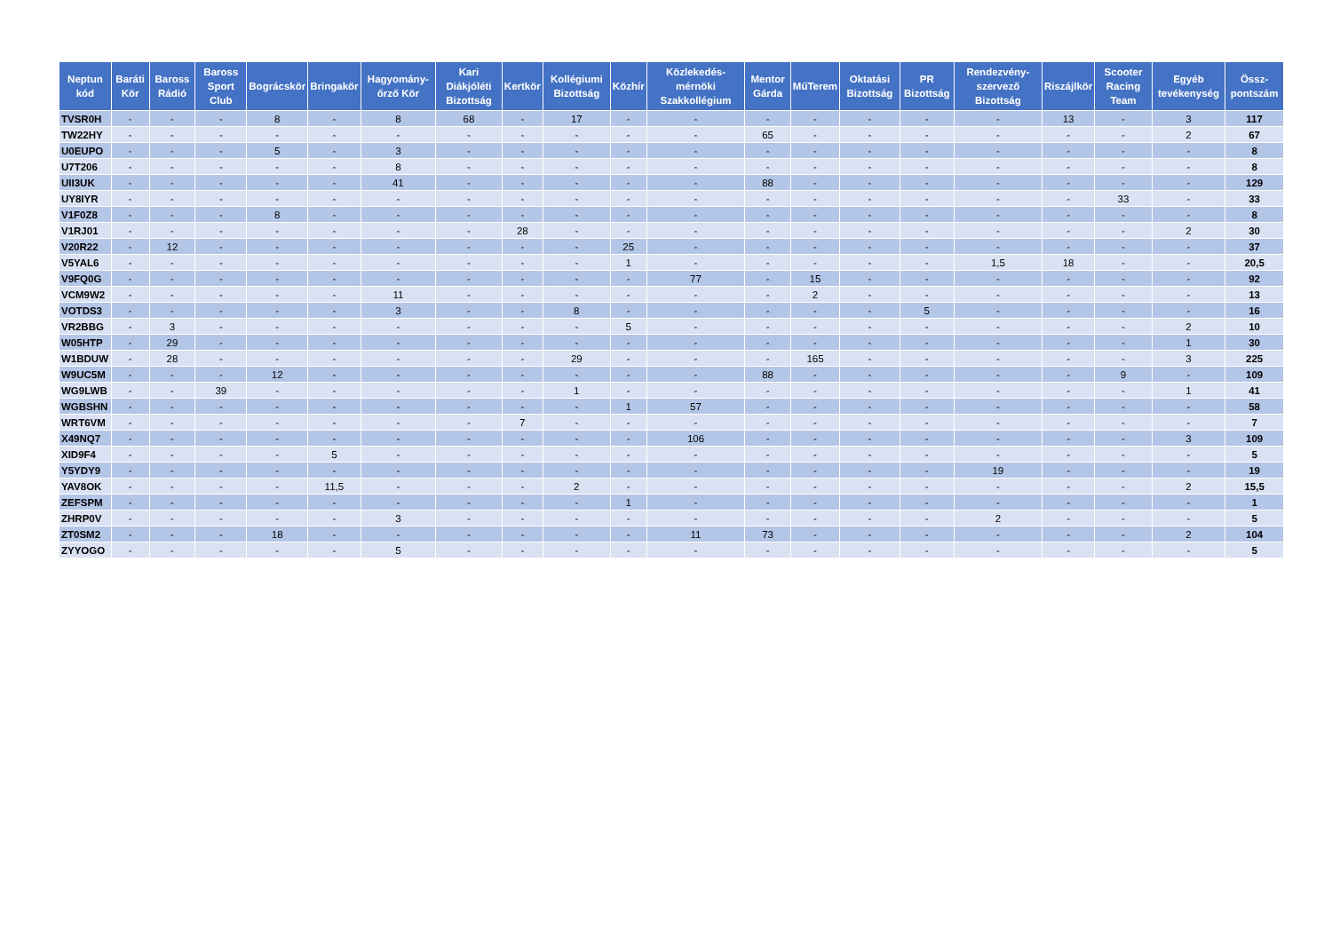| Neptun kód | Baráti Kör | Baross Rádió | Baross Sport Club | Bográcskör | Bringakör | Hagyomány-őrző Kör | Kari Diákjóléti Bizottság | Kertkör | Kollégiumi Bizottság | Közhír | Közlekedés-mérnöki Szakkollégium | Mentor Gárda | MűTerem | Oktatási Bizottság | PR Bizottság | Rendezvény-szervező Bizottság | Riszájlkör | Scooter Racing Team | Egyéb tevékenység | Össz-pontszám |
| --- | --- | --- | --- | --- | --- | --- | --- | --- | --- | --- | --- | --- | --- | --- | --- | --- | --- | --- | --- | --- |
| TVSR0H | - | - | - | 8 | - | 8 | 68 | - | 17 | - | - | - | - | - | - | - | 13 | - | 3 | 117 |
| TW22HY | - | - | - | - | - | - | - | - | - | - | - | 65 | - | - | - | - | - | - | 2 | 67 |
| U0EUPO | - | - | - | 5 | - | 3 | - | - | - | - | - | - | - | - | - | - | - | - | - | 8 |
| U7T206 | - | - | - | - | - | 8 | - | - | - | - | - | - | - | - | - | - | - | - | - | 8 |
| UII3UK | - | - | - | - | - | 41 | - | - | - | - | - | 88 | - | - | - | - | - | - | - | 129 |
| UY8IYR | - | - | - | - | - | - | - | - | - | - | - | - | - | - | - | - | - | 33 | - | 33 |
| V1F0Z8 | - | - | - | 8 | - | - | - | - | - | - | - | - | - | - | - | - | - | - | - | 8 |
| V1RJ01 | - | - | - | - | - | - | - | 28 | - | - | - | - | - | - | - | - | - | - | 2 | 30 |
| V20R22 | - | 12 | - | - | - | - | - | - | - | 25 | - | - | - | - | - | - | - | - | - | 37 |
| V5YAL6 | - | - | - | - | - | - | - | - | - | 1 | - | - | - | - | - | 1,5 | 18 | - | - | 20,5 |
| V9FQ0G | - | - | - | - | - | - | - | - | - | - | 77 | - | 15 | - | - | - | - | - | - | 92 |
| VCM9W2 | - | - | - | - | - | 11 | - | - | - | - | - | - | 2 | - | - | - | - | - | - | 13 |
| VOTDS3 | - | - | - | - | - | 3 | - | - | 8 | - | - | - | - | - | 5 | - | - | - | - | 16 |
| VR2BBG | - | 3 | - | - | - | - | - | - | - | 5 | - | - | - | - | - | - | - | - | 2 | 10 |
| W05HTP | - | 29 | - | - | - | - | - | - | - | - | - | - | - | - | - | - | - | - | 1 | 30 |
| W1BDUW | - | 28 | - | - | - | - | - | - | 29 | - | - | - | 165 | - | - | - | - | - | 3 | 225 |
| W9UC5M | - | - | - | 12 | - | - | - | - | - | - | - | 88 | - | - | - | - | - | 9 | - | 109 |
| WG9LWB | - | - | 39 | - | - | - | - | - | 1 | - | - | - | - | - | - | - | - | - | 1 | 41 |
| WGBSHN | - | - | - | - | - | - | - | - | - | 1 | 57 | - | - | - | - | - | - | - | - | 58 |
| WRT6VM | - | - | - | - | - | - | - | 7 | - | - | - | - | - | - | - | - | - | - | - | 7 |
| X49NQ7 | - | - | - | - | - | - | - | - | - | - | 106 | - | - | - | - | - | - | - | 3 | 109 |
| XID9F4 | - | - | - | - | 5 | - | - | - | - | - | - | - | - | - | - | - | - | - | - | 5 |
| Y5YDY9 | - | - | - | - | - | - | - | - | - | - | - | - | - | - | - | 19 | - | - | - | 19 |
| YAV8OK | - | - | - | - | 11,5 | - | - | - | 2 | - | - | - | - | - | - | - | - | - | 2 | 15,5 |
| ZEFSPM | - | - | - | - | - | - | - | - | - | 1 | - | - | - | - | - | - | - | - | - | 1 |
| ZHRP0V | - | - | - | - | - | 3 | - | - | - | - | - | - | - | - | - | 2 | - | - | - | 5 |
| ZT0SM2 | - | - | - | 18 | - | - | - | - | - | - | 11 | 73 | - | - | - | - | - | - | 2 | 104 |
| ZYYOGO | - | - | - | - | - | 5 | - | - | - | - | - | - | - | - | - | - | - | - | - | 5 |